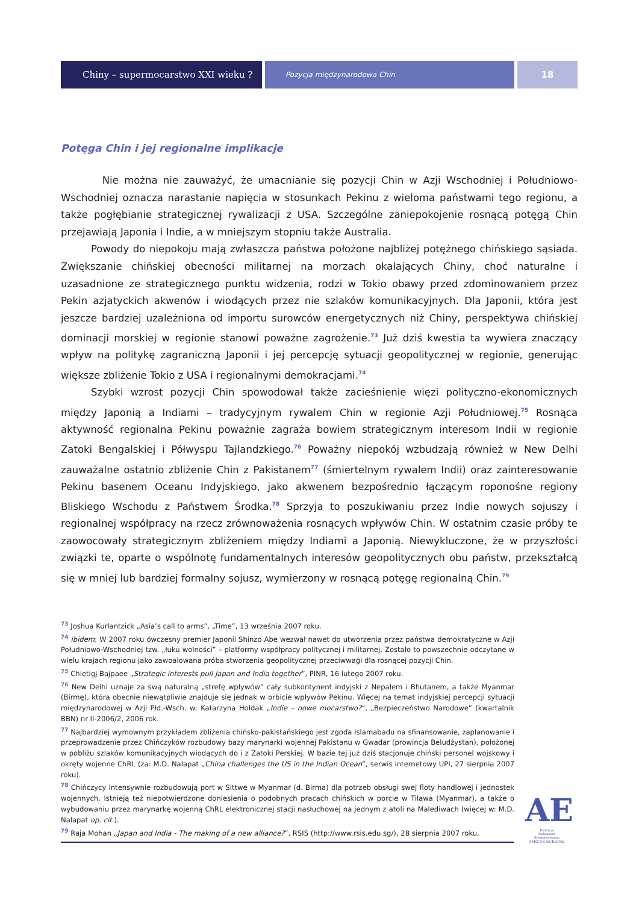Chiny – supermocarstwo XXI wieku ?
Pozycja międzynarodowa Chin
18
Potęga Chin i jej regionalne implikacje
Nie można nie zauważyć, że umacnianie się pozycji Chin w Azji Wschodniej i Południowo-Wschodniej oznacza narastanie napięcia w stosunkach Pekinu z wieloma państwami tego regionu, a także pogłębianie strategicznej rywalizacji z USA. Szczególne zaniepokojenie rosnącą potęgą Chin przejawiają Japonia i Indie, a w mniejszym stopniu także Australia.
Powody do niepokoju mają zwłaszcza państwa położone najbliżej potężnego chińskiego sąsiada. Zwiększanie chińskiej obecności militarnej na morzach okalających Chiny, choć naturalne i uzasadnione ze strategicznego punktu widzenia, rodzi w Tokio obawy przed zdominowaniem przez Pekin azjatyckich akwenów i wiodących przez nie szlaków komunikacyjnych. Dla Japonii, która jest jeszcze bardziej uzależniona od importu surowców energetycznych niż Chiny, perspektywa chińskiej dominacji morskiej w regionie stanowi poważne zagrożenie.<sup>73</sup> Już dziś kwestia ta wywiera znaczący wpływ na politykę zagraniczną Japonii i jej percepcję sytuacji geopolitycznej w regionie, generując większe zbliżenie Tokio z USA i regionalnymi demokracjami.<sup>74</sup>
Szybki wzrost pozycji Chin spowodował także zacieśnienie więzi polityczno-ekonomicznych między Japonią a Indiami – tradycyjnym rywalem Chin w regionie Azji Południowej.<sup>75</sup> Rosnąca aktywność regionalna Pekinu poważnie zagraża bowiem strategicznym interesom Indii w regionie Zatoki Bengalskiej i Półwyspu Tajlandzkiego.<sup>76</sup> Poważny niepokój wzbudzają również w New Delhi zauważalne ostatnio zbliżenie Chin z Pakistanem<sup>77</sup> (śmiertelnym rywalem Indii) oraz zainteresowanie Pekinu basenem Oceanu Indyjskiego, jako akwenem bezpośrednio łączącym roponośne regiony Bliskiego Wschodu z Państwem Środka.<sup>78</sup> Sprzyja to poszukiwaniu przez Indie nowych sojuszy i regionalnej współpracy na rzecz zrównoważenia rosnących wpływów Chin. W ostatnim czasie próby te zaowocowały strategicznym zbliżeniem między Indiami a Japonią. Niewykluczone, że w przyszłości związki te, oparte o wspólnotę fundamentalnych interesów geopolitycznych obu państw, przekształcą się w mniej lub bardziej formalny sojusz, wymierzony w rosnącą potęgę regionalną Chin.<sup>79</sup>
<sup>73</sup> Joshua Kurlantzick „Asia’s call to arms”, „Time”, 13 września 2007 roku.
<sup>74</sup> ibidem; W 2007 roku ówczesny premier Japonii Shinzo Abe wezwał nawet do utworzenia przez państwa demokratyczne w Azji Południowo-Wschodniej tzw. „łuku wolności” – platformy współpracy politycznej i militarnej. Zostało to powszechnie odczytane w wielu krajach regionu jako zawoalowana próba stworzenia geopolitycznej przeciwwagi dla rosnącej pozycji Chin.
<sup>75</sup> Chietigj Bajpaee „Strategic interests pull Japan and India together”, PINR, 16 lutego 2007 roku.
<sup>76</sup> New Delhi uznaje za swą naturalną „strefę wpływów” cały subkontynent indyjski z Nepalem i Bhutanem, a także Myanmar (Birmę), która obecnie niewątpliwie znajduje się jednak w orbicie wpływów Pekinu. Więcej na temat indyjskiej percepcji sytuacji międzynarodowej w Azji Płd.-Wsch. w: Katarzyna Hołdak „Indie – nowe mocarstwo?”, „Bezpieczeństwo Narodowe” (kwartalnik BBN) nr II-2006/2, 2006 rok.
<sup>77</sup> Najbardziej wymownym przykładem zbliżenia chińsko-pakistańskiego jest zgoda Islamabadu na sfinansowanie, zaplanowanie i przeprowadzenie przez Chińczyków rozbudowy bazy marynarki wojennej Pakistanu w Gwadar (prowincja Beludżystan), położonej w pobliżu szlaków komunikacyjnych wiodących do i z Zatoki Perskiej. W bazie tej już dziś stacjonuje chiński personel wojskowy i okręty wojenne ChRL (za: M.D. Nalapat „China challenges the US in the Indian Ocean”, serwis internetowy UPI, 27 sierpnia 2007 roku).
<sup>78</sup> Chińczycy intensywnie rozbudowują port w Sittwe w Myanmar (d. Birma) dla potrzeb obsługi swej floty handlowej i jednostek wojennych. Istnieją też niepotwierdzone doniesienia o podobnych pracach chińskich w porcie w Tilawa (Myanmar), a także o wybudowaniu przez marynarkę wojenną ChRL elektronicznej stacji nasłuchowej na jednym z atoli na Malediwach (więcej w: M.D. Nalapat op. cit.).
<sup>79</sup> Raja Mohan „Japan and India - The making of a new alliance?”, RSIS (http://www.rsis.edu.sg/), 28 sierpnia 2007 roku.
AE
Fundacja
Aleksandra Kwaśniewskiego
AMICUS EUROPAE